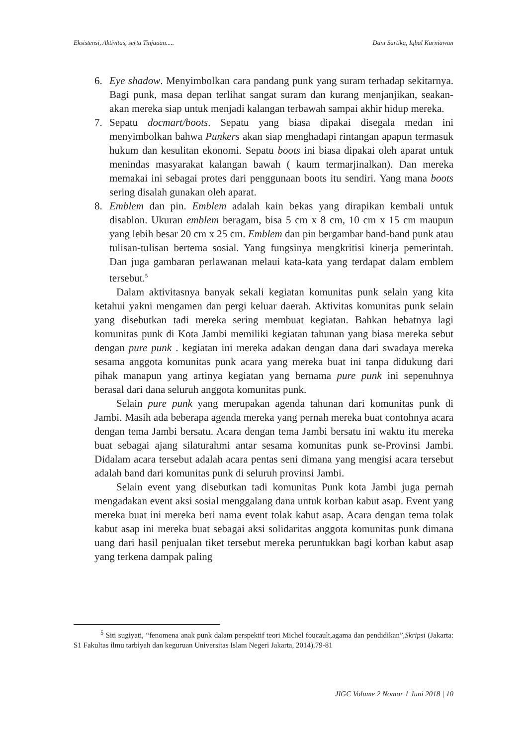Eksistensi, Aktivitas, serta Tinjauan..... Dani Sartika, Iqbal Kurniawan
6. Eye shadow. Menyimbolkan cara pandang punk yang suram terhadap sekitarnya. Bagi punk, masa depan terlihat sangat suram dan kurang menjanjikan, seakan-akan mereka siap untuk menjadi kalangan terbawah sampai akhir hidup mereka.
7. Sepatu docmart/boots. Sepatu yang biasa dipakai disegala medan ini menyimbolkan bahwa Punkers akan siap menghadapi rintangan apapun termasuk hukum dan kesulitan ekonomi. Sepatu boots ini biasa dipakai oleh aparat untuk menindas masyarakat kalangan bawah ( kaum termarjinalkan). Dan mereka memakai ini sebagai protes dari penggunaan boots itu sendiri. Yang mana boots sering disalah gunakan oleh aparat.
8. Emblem dan pin. Emblem adalah kain bekas yang dirapikan kembali untuk disablon. Ukuran emblem beragam, bisa 5 cm x 8 cm, 10 cm x 15 cm maupun yang lebih besar 20 cm x 25 cm. Emblem dan pin bergambar band-band punk atau tulisan-tulisan bertema sosial. Yang fungsinya mengkritisi kinerja pemerintah. Dan juga gambaran perlawanan melaui kata-kata yang terdapat dalam emblem tersebut.<sup>5</sup>
Dalam aktivitasnya banyak sekali kegiatan komunitas punk selain yang kita ketahui yakni mengamen dan pergi keluar daerah. Aktivitas komunitas punk selain yang disebutkan tadi mereka sering membuat kegiatan. Bahkan hebatnya lagi komunitas punk di Kota Jambi memiliki kegiatan tahunan yang biasa mereka sebut dengan pure punk . kegiatan ini mereka adakan dengan dana dari swadaya mereka sesama anggota komunitas punk acara yang mereka buat ini tanpa didukung dari pihak manapun yang artinya kegiatan yang bernama pure punk ini sepenuhnya berasal dari dana seluruh anggota komunitas punk.
Selain pure punk yang merupakan agenda tahunan dari komunitas punk di Jambi. Masih ada beberapa agenda mereka yang pernah mereka buat contohnya acara dengan tema Jambi bersatu. Acara dengan tema Jambi bersatu ini waktu itu mereka buat sebagai ajang silaturahmi antar sesama komunitas punk se-Provinsi Jambi. Didalam acara tersebut adalah acara pentas seni dimana yang mengisi acara tersebut adalah band dari komunitas punk di seluruh provinsi Jambi.
Selain event yang disebutkan tadi komunitas Punk kota Jambi juga pernah mengadakan event aksi sosial menggalang dana untuk korban kabut asap. Event yang mereka buat ini mereka beri nama event tolak kabut asap. Acara dengan tema tolak kabut asap ini mereka buat sebagai aksi solidaritas anggota komunitas punk dimana uang dari hasil penjualan tiket tersebut mereka peruntukkan bagi korban kabut asap yang terkena dampak paling
<sup>5</sup> Siti sugiyati, “fenomena anak punk dalam perspektif teori Michel foucault,agama dan pendidikan”,Skripsi (Jakarta: S1 Fakultas ilmu tarbiyah dan keguruan Universitas Islam Negeri Jakarta, 2014).79-81
JIGC Volume 2 Nomor 1 Juni 2018 | 10